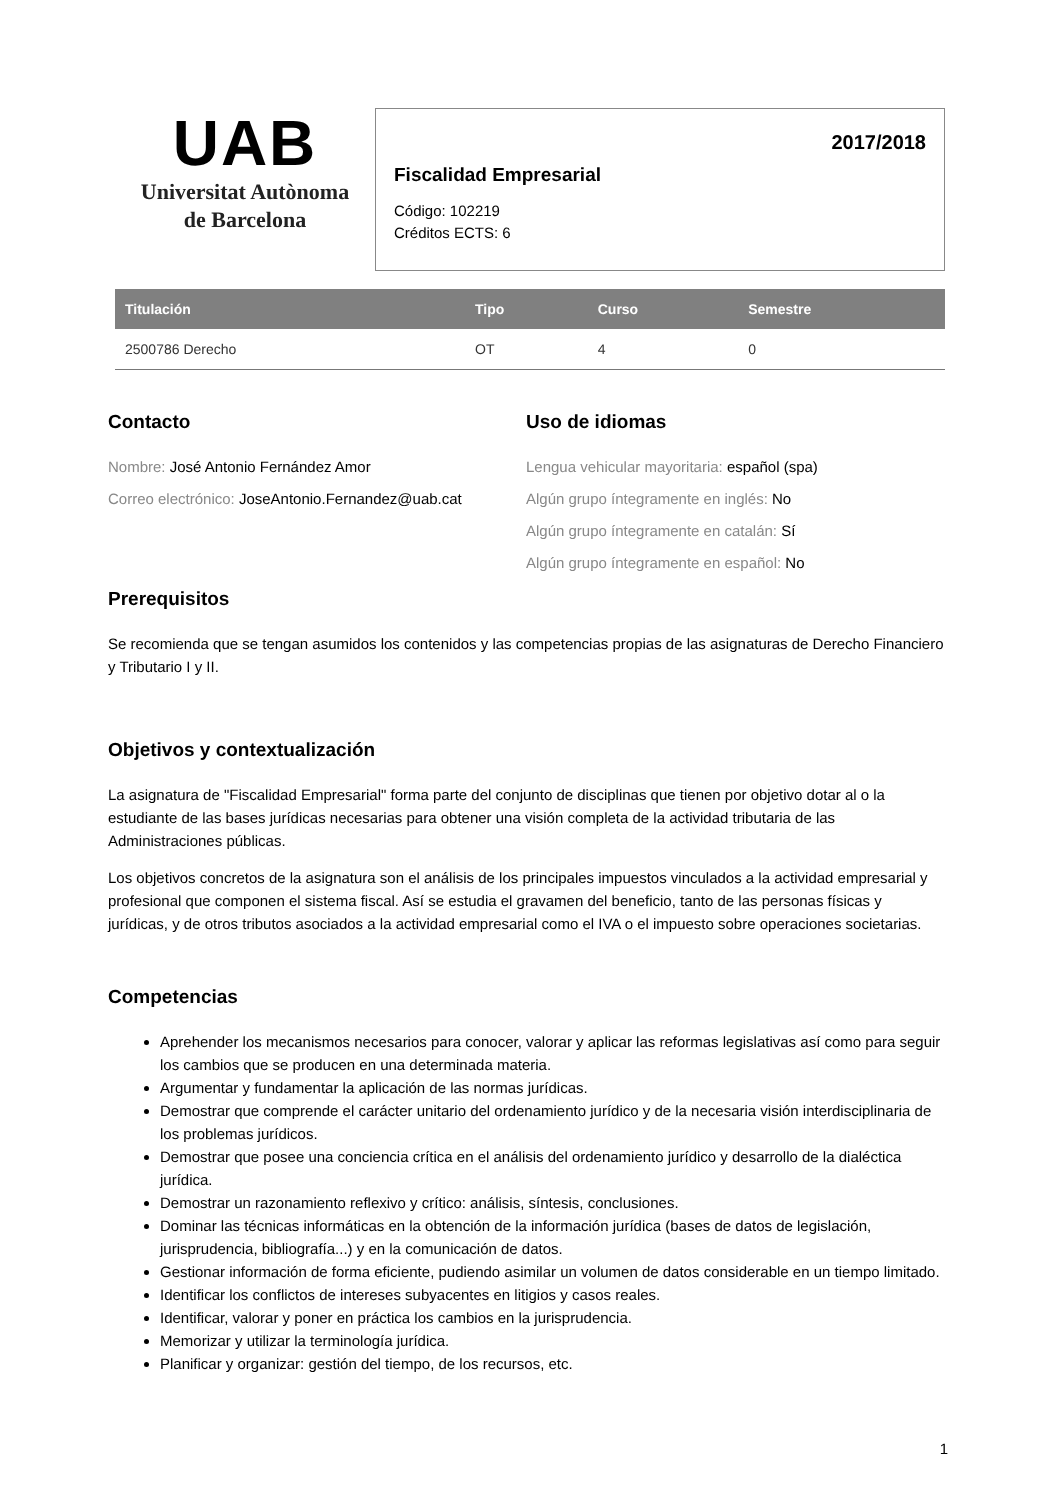UAB
Universitat Autònoma
de Barcelona
2017/2018
Fiscalidad Empresarial
Código: 102219
Créditos ECTS: 6
| Titulación | Tipo | Curso | Semestre |
| --- | --- | --- | --- |
| 2500786 Derecho | OT | 4 | 0 |
Contacto
Nombre: José Antonio Fernández Amor
Correo electrónico: JoseAntonio.Fernandez@uab.cat
Uso de idiomas
Lengua vehicular mayoritaria: español (spa)
Algún grupo íntegramente en inglés: No
Algún grupo íntegramente en catalán: Sí
Algún grupo íntegramente en español: No
Prerequisitos
Se recomienda que se tengan asumidos los contenidos y las competencias propias de las asignaturas de Derecho Financiero y Tributario I y II.
Objetivos y contextualización
La asignatura de "Fiscalidad Empresarial" forma parte del conjunto de disciplinas que tienen por objetivo dotar al o la estudiante de las bases jurídicas necesarias para obtener una visión completa de la actividad tributaria de las Administraciones públicas.
Los objetivos concretos de la asignatura son el análisis de los principales impuestos vinculados a la actividad empresarial y profesional que componen el sistema fiscal. Así se estudia el gravamen del beneficio, tanto de las personas físicas y jurídicas, y de otros tributos asociados a la actividad empresarial como el IVA o el impuesto sobre operaciones societarias.
Competencias
Aprehender los mecanismos necesarios para conocer, valorar y aplicar las reformas legislativas así como para seguir los cambios que se producen en una determinada materia.
Argumentar y fundamentar la aplicación de las normas jurídicas.
Demostrar que comprende el carácter unitario del ordenamiento jurídico y de la necesaria visión interdisciplinaria de los problemas jurídicos.
Demostrar que posee una conciencia crítica en el análisis del ordenamiento jurídico y desarrollo de la dialéctica jurídica.
Demostrar un razonamiento reflexivo y crítico: análisis, síntesis, conclusiones.
Dominar las técnicas informáticas en la obtención de la información jurídica (bases de datos de legislación, jurisprudencia, bibliografía...) y en la comunicación de datos.
Gestionar información de forma eficiente, pudiendo asimilar un volumen de datos considerable en un tiempo limitado.
Identificar los conflictos de intereses subyacentes en litigios y casos reales.
Identificar, valorar y poner en práctica los cambios en la jurisprudencia.
Memorizar y utilizar la terminología jurídica.
Planificar y organizar: gestión del tiempo, de los recursos, etc.
1